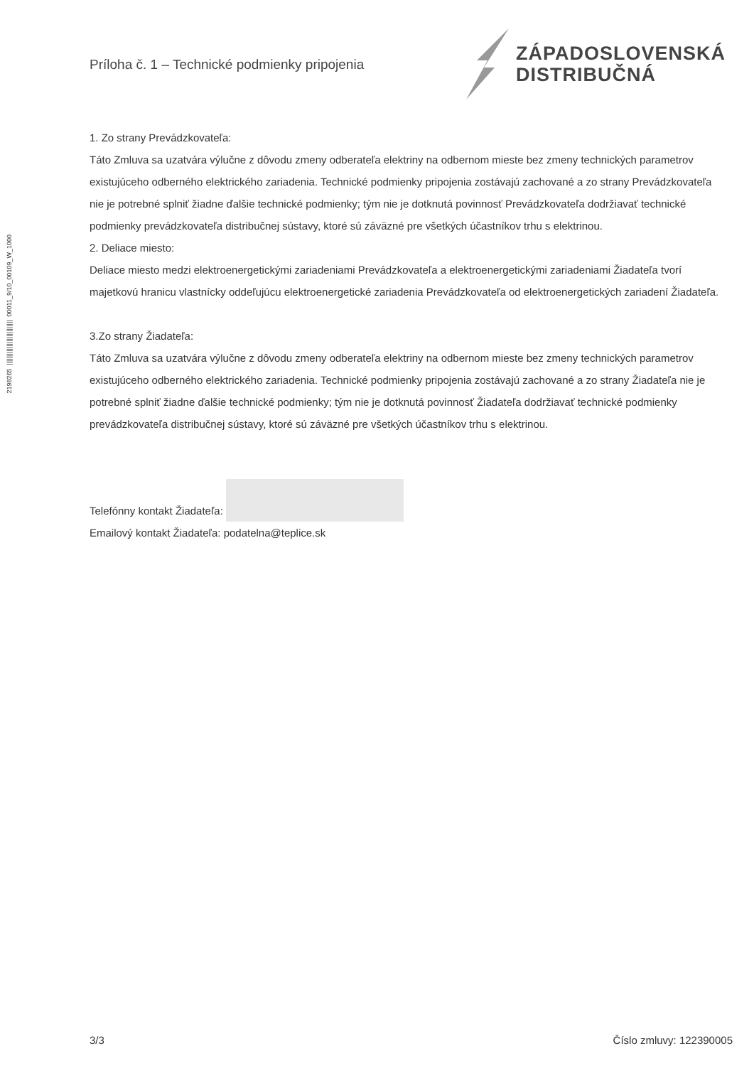2198265 ||||||||||||||||||||||||||| 00011_9/10_00109_W_1000
Príloha č. 1 – Technické podmienky pripojenia
ZÁPADOSLOVENSKÁ
DISTRIBUČNÁ
1. Zo strany Prevádzkovateľa:
Táto Zmluva sa uzatvára výlučne z dôvodu zmeny odberateľa elektriny na odbernom mieste bez zmeny technických parametrov existujúceho odberného elektrického zariadenia. Technické podmienky pripojenia zostávajú zachované a zo strany Prevádzkovateľa nie je potrebné splniť žiadne ďalšie technické podmienky; tým nie je dotknutá povinnosť Prevádzkovateľa dodržiavať technické podmienky prevádzkovateľa distribučnej sústavy, ktoré sú záväzné pre všetkých účastníkov trhu s elektrinou.
2. Deliace miesto:
Deliace miesto medzi elektroenergetickými zariadeniami Prevádzkovateľa a elektroenergetickými zariadeniami Žiadateľa tvorí majetkovú hranicu vlastnícky oddeľujúcu elektroenergetické zariadenia Prevádzkovateľa od elektroenergetických zariadení Žiadateľa.
3.Zo strany Žiadateľa:
Táto Zmluva sa uzatvára výlučne z dôvodu zmeny odberateľa elektriny na odbernom mieste bez zmeny technických parametrov existujúceho odberného elektrického zariadenia. Technické podmienky pripojenia zostávajú zachované a zo strany Žiadateľa nie je potrebné splniť žiadne ďalšie technické podmienky; tým nie je dotknutá povinnosť Žiadateľa dodržiavať technické podmienky prevádzkovateľa distribučnej sústavy, ktoré sú záväzné pre všetkých účastníkov trhu s elektrinou.
Telefónny kontakt Žiadateľa:
Emailový kontakt Žiadateľa: podatelna@teplice.sk
3/3 Číslo zmluvy: 122390005